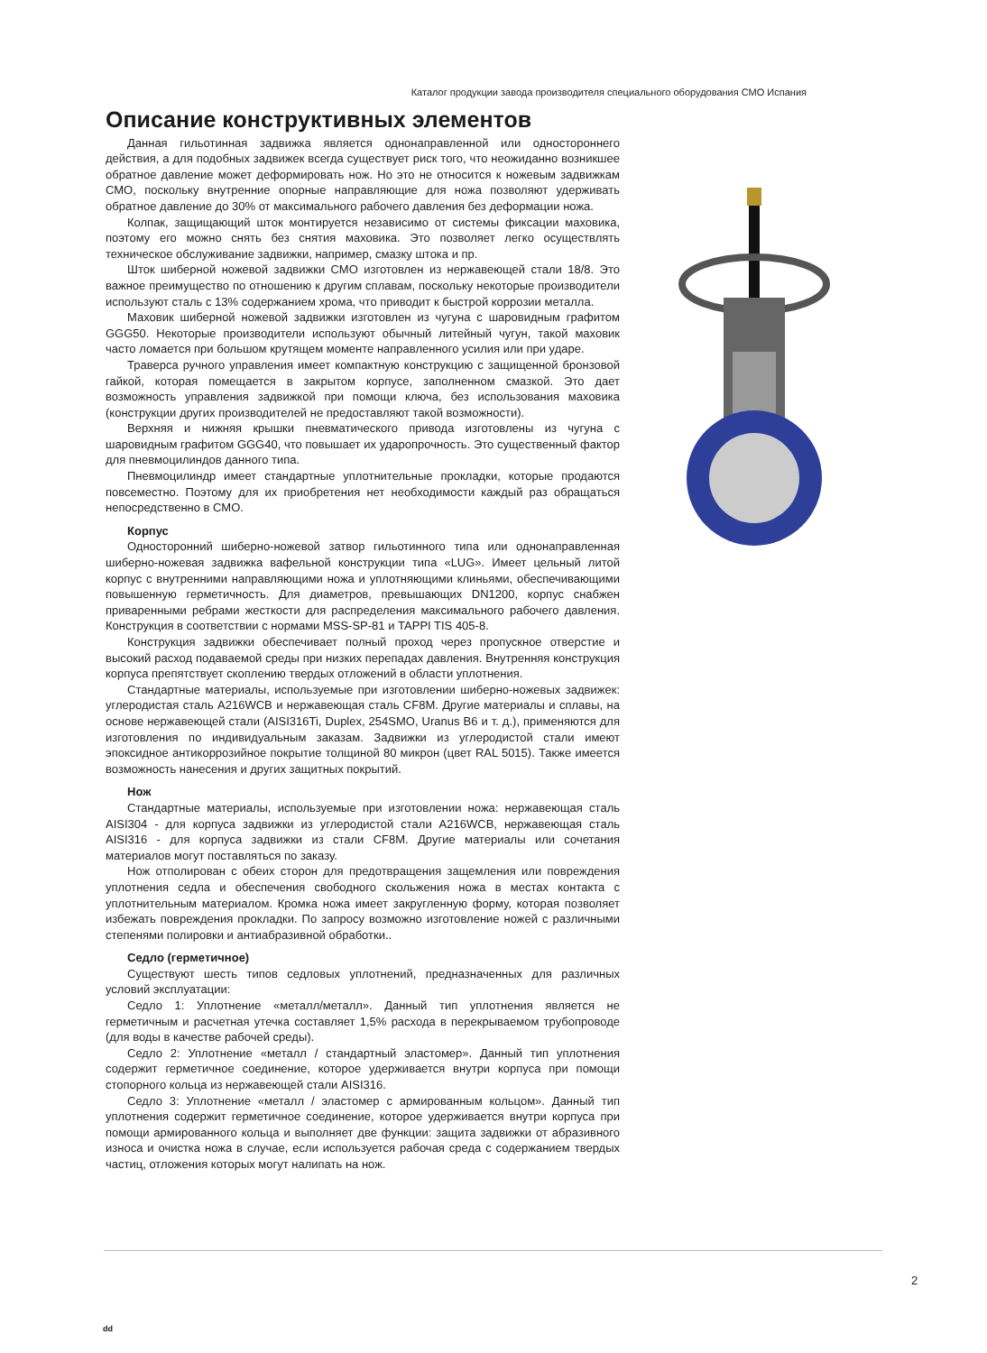Каталог продукции завода производителя специального оборудования СМО Испания
Описание конструктивных элементов
Данная гильотинная задвижка является однонаправленной или одностороннего действия, а для подобных задвижек всегда существует риск того, что неожиданно возникшее обратное давление может деформировать нож. Но это не относится к ножевым задвижкам СМО, поскольку внутренние опорные направляющие для ножа позволяют удерживать обратное давление до 30% от максимального рабочего давления без деформации ножа.
Колпак, защищающий шток монтируется независимо от системы фиксации маховика, поэтому его можно снять без снятия маховика. Это позволяет легко осуществлять техническое обслуживание задвижки, например, смазку штока и пр.
Шток шиберной ножевой задвижки СМО изготовлен из нержавеющей стали 18/8. Это важное преимущество по отношению к другим сплавам, поскольку некоторые производители используют сталь с 13% содержанием хрома, что приводит к быстрой коррозии металла.
Маховик шиберной ножевой задвижки изготовлен из чугуна с шаровидным графитом GGG50. Некоторые производители используют обычный литейный чугун, такой маховик часто ломается при большом крутящем моменте направленного усилия или при ударе.
Траверса ручного управления имеет компактную конструкцию с защищенной бронзовой гайкой, которая помещается в закрытом корпусе, заполненном смазкой. Это дает возможность управления задвижкой при помощи ключа, без использования маховика (конструкции других производителей не предоставляют такой возможности).
Верхняя и нижняя крышки пневматического привода изготовлены из чугуна с шаровидным графитом GGG40, что повышает их ударопрочность. Это существенный фактор для пневмоцилиндов данного типа.
Пневмоцилиндр имеет стандартные уплотнительные прокладки, которые продаются повсеместно. Поэтому для их приобретения нет необходимости каждый раз обращаться непосредственно в СМО.
Корпус
Односторонний шиберно-ножевой затвор гильотинного типа или однонаправленная шиберно-ножевая задвижка вафельной конструкции типа «LUG». Имеет цельный литой корпус с внутренними направляющими ножа и уплотняющими клиньями, обеспечивающими повышенную герметичность. Для диаметров, превышающих DN1200, корпус снабжен приваренными ребрами жесткости для распределения максимального рабочего давления. Конструкция в соответствии с нормами MSS-SP-81 и TAPPI TIS 405-8.
Конструкция задвижки обеспечивает полный проход через пропускное отверстие и высокий расход подаваемой среды при низких перепадах давления. Внутренняя конструкция корпуса препятствует скоплению твердых отложений в области уплотнения.
Стандартные материалы, используемые при изготовлении шиберно-ножевых задвижек: углеродистая сталь A216WCB и нержавеющая сталь CF8M. Другие материалы и сплавы, на основе нержавеющей стали (AISI316Ti, Duplex, 254SMO, Uranus B6 и т. д.), применяются для изготовления по индивидуальным заказам. Задвижки из углеродистой стали имеют эпоксидное антикоррозийное покрытие толщиной 80 микрон (цвет RAL 5015). Также имеется возможность нанесения и других защитных покрытий.
Нож
Стандартные материалы, используемые при изготовлении ножа: нержавеющая сталь AISI304 - для корпуса задвижки из углеродистой стали A216WCB, нержавеющая сталь AISI316 - для корпуса задвижки из стали CF8M. Другие материалы или сочетания материалов могут поставляться по заказу.
Нож отполирован с обеих сторон для предотвращения защемления или повреждения уплотнения седла и обеспечения свободного скольжения ножа в местах контакта с уплотнительным материалом. Кромка ножа имеет закругленную форму, которая позволяет избежать повреждения прокладки. По запросу возможно изготовление ножей с различными степенями полировки и антиабразивной обработки..
Седло (герметичное)
Существуют шесть типов седловых уплотнений, предназначенных для различных условий эксплуатации:
Седло 1: Уплотнение «металл/металл». Данный тип уплотнения является не герметичным и расчетная утечка составляет 1,5% расхода в перекрываемом трубопроводе (для воды в качестве рабочей среды).
Седло 2: Уплотнение «металл / стандартный эластомер». Данный тип уплотнения содержит герметичное соединение, которое удерживается внутри корпуса при помощи стопорного кольца из нержавеющей стали AISI316.
Седло 3: Уплотнение «металл / эластомер с армированным кольцом». Данный тип уплотнения содержит герметичное соединение, которое удерживается внутри корпуса при помощи армированного кольца и выполняет две функции: защита задвижки от абразивного износа и очистка ножа в случае, если используется рабочая среда с содержанием твердых частиц, отложения которых могут налипать на нож.
2
dd